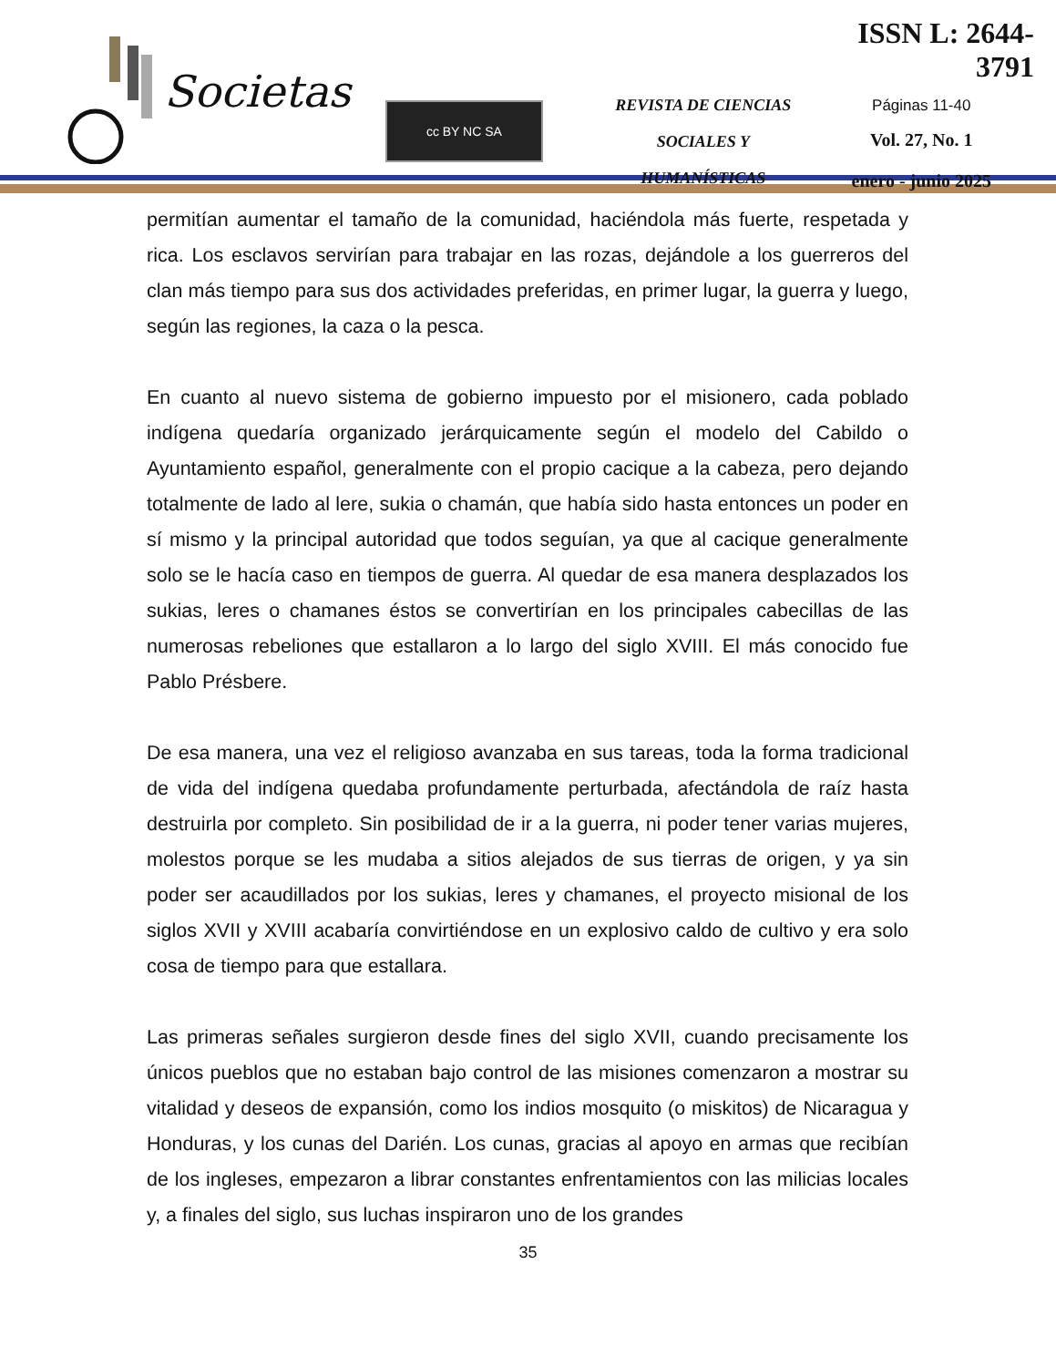Societas
cc BY NC SA
REVISTA DE CIENCIAS
SOCIALES Y HUMANÍSTICAS
ISSN L: 2644-3791
Páginas 11-40
Vol. 27, No. 1
enero - junio 2025
permitían aumentar el tamaño de la comunidad, haciéndola más fuerte, respetada y rica. Los esclavos servirían para trabajar en las rozas, dejándole a los guerreros del clan más tiempo para sus dos actividades preferidas, en primer lugar, la guerra y luego, según las regiones, la caza o la pesca.
En cuanto al nuevo sistema de gobierno impuesto por el misionero, cada poblado indígena quedaría organizado jerárquicamente según el modelo del Cabildo o Ayuntamiento español, generalmente con el propio cacique a la cabeza, pero dejando totalmente de lado al lere, sukia o chamán, que había sido hasta entonces un poder en sí mismo y la principal autoridad que todos seguían, ya que al cacique generalmente solo se le hacía caso en tiempos de guerra. Al quedar de esa manera desplazados los sukias, leres o chamanes éstos se convertirían en los principales cabecillas de las numerosas rebeliones que estallaron a lo largo del siglo XVIII. El más conocido fue Pablo Présbere.
De esa manera, una vez el religioso avanzaba en sus tareas, toda la forma tradicional de vida del indígena quedaba profundamente perturbada, afectándola de raíz hasta destruirla por completo. Sin posibilidad de ir a la guerra, ni poder tener varias mujeres, molestos porque se les mudaba a sitios alejados de sus tierras de origen, y ya sin poder ser acaudillados por los sukias, leres y chamanes, el proyecto misional de los siglos XVII y XVIII acabaría convirtiéndose en un explosivo caldo de cultivo y era solo cosa de tiempo para que estallara.
Las primeras señales surgieron desde fines del siglo XVII, cuando precisamente los únicos pueblos que no estaban bajo control de las misiones comenzaron a mostrar su vitalidad y deseos de expansión, como los indios mosquito (o miskitos) de Nicaragua y Honduras, y los cunas del Darién. Los cunas, gracias al apoyo en armas que recibían de los ingleses, empezaron a librar constantes enfrentamientos con las milicias locales y, a finales del siglo, sus luchas inspiraron uno de los grandes
35